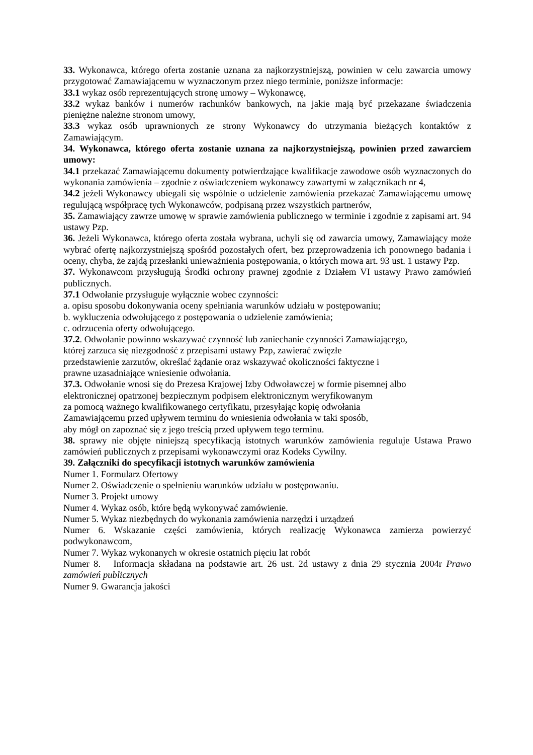33. Wykonawca, którego oferta zostanie uznana za najkorzystniejszą, powinien w celu zawarcia umowy przygotować Zamawiającemu w wyznaczonym przez niego terminie, poniższe informacje:
33.1 wykaz osób reprezentujących stronę umowy – Wykonawcę,
33.2 wykaz banków i numerów rachunków bankowych, na jakie mają być przekazane świadczenia pieniężne należne stronom umowy,
33.3 wykaz osób uprawnionych ze strony Wykonawcy do utrzymania bieżących kontaktów z Zamawiającym.
34. Wykonawca, którego oferta zostanie uznana za najkorzystniejszą, powinien przed zawarciem umowy:
34.1 przekazać Zamawiającemu dokumenty potwierdzające kwalifikacje zawodowe osób wyznaczonych do wykonania zamówienia – zgodnie z oświadczeniem wykonawcy zawartymi w załącznikach nr 4,
34.2 jeżeli Wykonawcy ubiegali się wspólnie o udzielenie zamówienia przekazać Zamawiającemu umowę regulującą współpracę tych Wykonawców, podpisaną przez wszystkich partnerów,
35. Zamawiający zawrze umowę w sprawie zamówienia publicznego w terminie i zgodnie z zapisami art. 94 ustawy Pzp.
36. Jeżeli Wykonawca, którego oferta została wybrana, uchyli się od zawarcia umowy, Zamawiający może wybrać ofertę najkorzystniejszą spośród pozostałych ofert, bez przeprowadzenia ich ponownego badania i oceny, chyba, że zajdą przesłanki unieważnienia postępowania, o których mowa art. 93 ust. 1 ustawy Pzp.
37. Wykonawcom przysługują Środki ochrony prawnej zgodnie z Działem VI ustawy Prawo zamówień publicznych.
37.1 Odwołanie przysługuje wyłącznie wobec czynności:
a. opisu sposobu dokonywania oceny spełniania warunków udziału w postępowaniu;
b. wykluczenia odwołującego z postępowania o udzielenie zamówienia;
c. odrzucenia oferty odwołującego.
37.2. Odwołanie powinno wskazywać czynność lub zaniechanie czynności Zamawiającego,
której zarzuca się niezgodność z przepisami ustawy Pzp, zawierać zwięzłe
przedstawienie zarzutów, określać żądanie oraz wskazywać okoliczności faktyczne i
prawne uzasadniające wniesienie odwołania.
37.3. Odwołanie wnosi się do Prezesa Krajowej Izby Odwoławczej w formie pisemnej albo
elektronicznej opatrzonej bezpiecznym podpisem elektronicznym weryfikowanym
za pomocą ważnego kwalifikowanego certyfikatu, przesyłając kopię odwołania
Zamawiającemu przed upływem terminu do wniesienia odwołania w taki sposób,
aby mógł on zapoznać się z jego treścią przed upływem tego terminu.
38. sprawy nie objęte niniejszą specyfikacją istotnych warunków zamówienia reguluje Ustawa Prawo zamówień publicznych z przepisami wykonawczymi oraz Kodeks Cywilny.
39. Załączniki do specyfikacji istotnych warunków zamówienia
Numer 1. Formularz Ofertowy
Numer 2. Oświadczenie o spełnieniu warunków udziału w postępowaniu.
Numer 3. Projekt umowy
Numer 4. Wykaz osób, które będą wykonywać zamówienie.
Numer 5. Wykaz niezbędnych do wykonania zamówienia narzędzi i urządzeń
Numer 6. Wskazanie części zamówienia, których realizację Wykonawca zamierza powierzyć podwykonawcom,
Numer 7. Wykaz wykonanych w okresie ostatnich pięciu lat robót
Numer 8. Informacja składana na podstawie art. 26 ust. 2d ustawy z dnia 29 stycznia 2004r Prawo zamówień publicznych
Numer 9. Gwarancja jakości